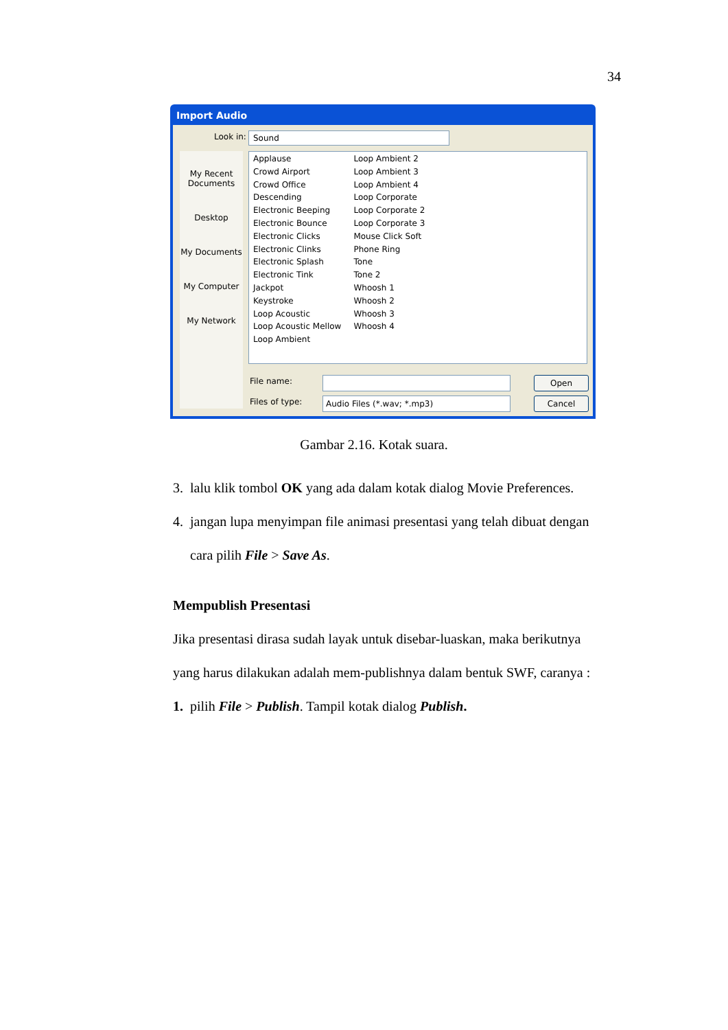34
Import Audio
Look in: Sound
My Recent Documents
Desktop
My Documents
My Computer
My Network
Applause
Crowd Airport
Crowd Office
Descending
Electronic Beeping
Electronic Bounce
Electronic Clicks
Electronic Clinks
Electronic Splash
Electronic Tink
Jackpot
Keystroke
Loop Acoustic
Loop Acoustic Mellow
Loop Ambient
Loop Ambient 2
Loop Ambient 3
Loop Ambient 4
Loop Corporate
Loop Corporate 2
Loop Corporate 3
Mouse Click Soft
Phone Ring
Tone
Tone 2
Whoosh 1
Whoosh 2
Whoosh 3
Whoosh 4
File name: Open
Files of type: Audio Files (*.wav; *.mp3) Cancel
Gambar 2.16. Kotak suara.
3. lalu klik tombol OK yang ada dalam kotak dialog Movie Preferences.
4. jangan lupa menyimpan file animasi presentasi yang telah dibuat dengan
cara pilih File > Save As.
Mempublish Presentasi
Jika presentasi dirasa sudah layak untuk disebar-luaskan, maka berikutnya
yang harus dilakukan adalah mem-publishnya dalam bentuk SWF, caranya :
1. pilih File > Publish. Tampil kotak dialog Publish.